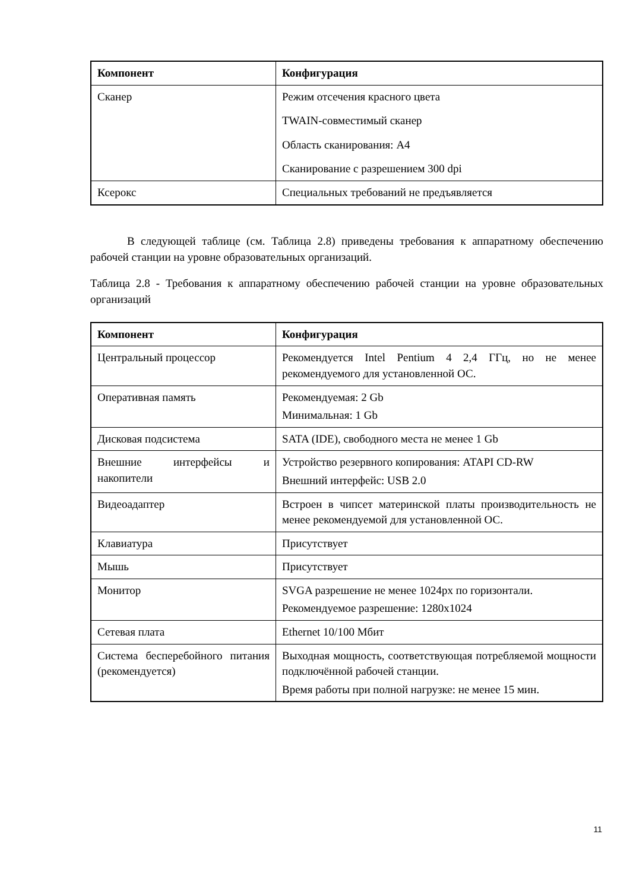| Компонент | Конфигурация |
| --- | --- |
| Сканер | Режим отсечения красного цвета TWAIN-совместимый сканер Область сканирования: A4 Сканирование с разрешением 300 dpi |
| Ксерокс | Специальных требований не предъявляется |
В следующей таблице (см. Таблица 2.8) приведены требования к аппаратному обеспечению рабочей станции на уровне образовательных организаций.
Таблица 2.8 - Требования к аппаратному обеспечению рабочей станции на уровне образовательных организаций
| Компонент | Конфигурация |
| --- | --- |
| Центральный процессор | Рекомендуется Intel Pentium 4 2,4 ГГц, но не менее рекомендуемого для установленной ОС. |
| Оперативная память | Рекомендуемая: 2 Gb Минимальная: 1 Gb |
| Дисковая подсистема | SATA (IDE), свободного места не менее 1 Gb |
| Внешние интерфейсы и накопители | Устройство резервного копирования: ATAPI CD-RW Внешний интерфейс: USB 2.0 |
| Видеоадаптер | Встроен в чипсет материнской платы производительность не менее рекомендуемой для установленной ОС. |
| Клавиатура | Присутствует |
| Мышь | Присутствует |
| Монитор | SVGA разрешение не менее 1024px по горизонтали. Рекомендуемое разрешение: 1280x1024 |
| Сетевая плата | Ethernet 10/100 Мбит |
| Система бесперебойного питания (рекомендуется) | Выходная мощность, соответствующая потребляемой мощности подключённой рабочей станции. Время работы при полной нагрузке: не менее 15 мин. |
11